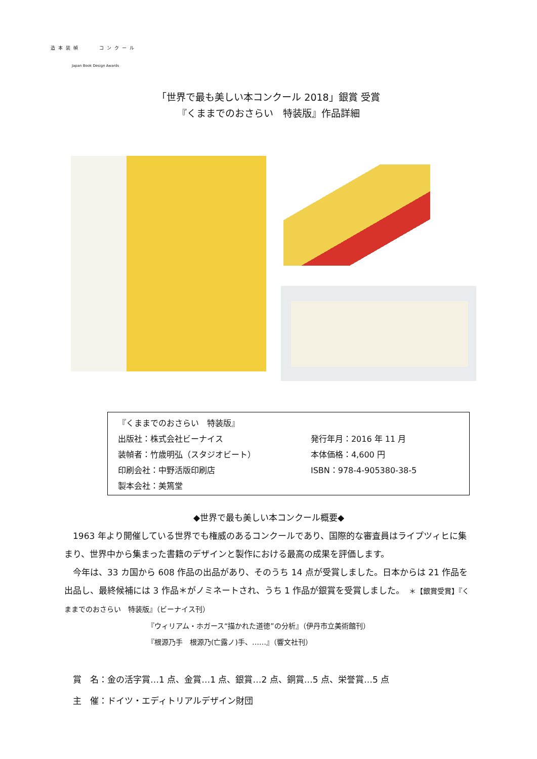造本装幀 コンクール
Japan Book Design Awards
「世界で最も美しい本コンクール 2018」銀賞 受賞
『くままでのおさらい　特装版』作品詳細
| 『くままでのおさらい 特装版』 | |
| 出版社：株式会社ビーナイス | 発行年月：2016 年 11 月 |
| 装幀者：竹歳明弘（スタジオビート） | 本体価格：4,600 円 |
| 印刷会社：中野活版印刷店 | ISBN：978-4-905380-38-5 |
| 製本会社：美篶堂 | |
◆世界で最も美しい本コンクール概要◆
　1963 年より開催している世界でも権威のあるコンクールであり、国際的な審査員はライプツィヒに集まり、世界中から集まった書籍のデザインと製作における最高の成果を評価します。
　今年は、33 カ国から 608 作品の出品があり、そのうち 14 点が受賞しました。日本からは 21 作品を出品し、最終候補には 3 作品＊がノミネートされ、うち 1 作品が銀賞を受賞しました。　＊【銀賞受賞】『くままでのおさらい　特装版』（ビーナイス刊）
『ウィリアム・ホガース“描かれた道徳”の分析』（伊丹市立美術館刊）
『根源乃手　根源乃(亡露ノ)手、……』（響文社刊）
　賞　名：金の活字賞…1 点、金賞…1 点、銀賞…2 点、銅賞…5 点、栄誉賞…5 点
　主　催：ドイツ・エディトリアルデザイン財団